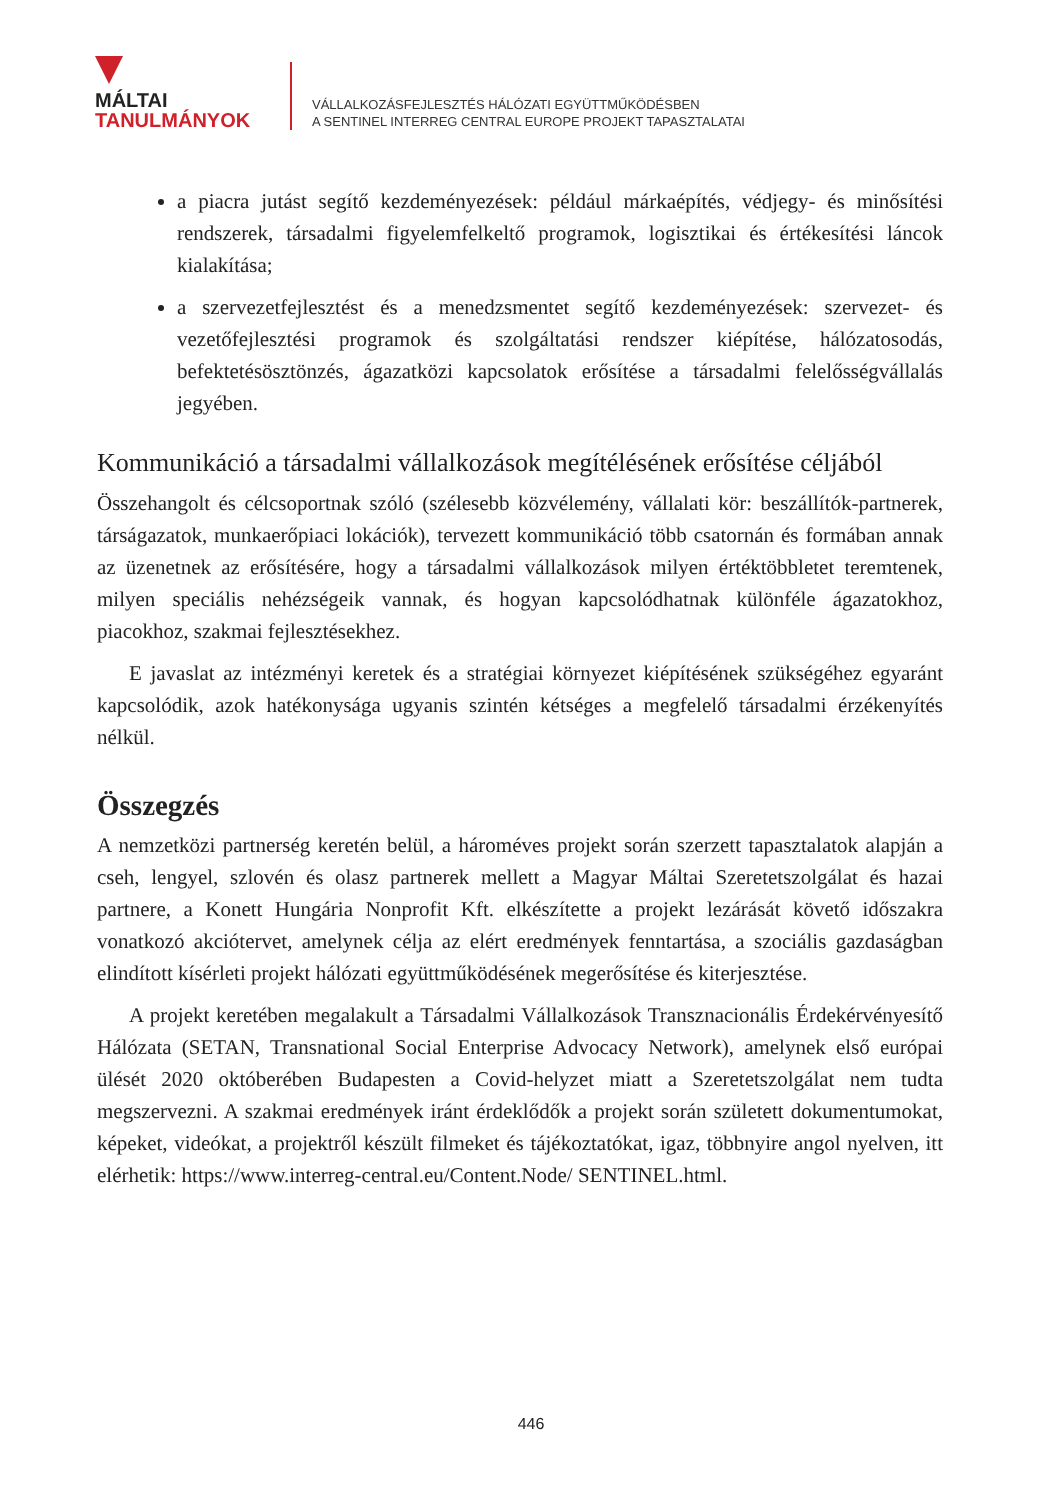MÁLTAI
TANULMÁNYOK
VÁLLALKOZÁSFEJLESZTÉS HÁLÓZATI EGYÜTTMŰKÖDÉSBEN
A SENTINEL INTERREG CENTRAL EUROPE PROJEKT TAPASZTALATAI
a piacra jutást segítő kezdeményezések: például márkaépítés, védjegy- és minősítési rendszerek, társadalmi figyelemfelkeltő programok, logisztikai és értékesítési láncok kialakítása;
a szervezetfejlesztést és a menedzsmentet segítő kezdeményezések: szervezet- és vezetőfejlesztési programok és szolgáltatási rendszer kiépítése, hálózatosodás, befektetésösztönzés, ágazatközi kapcsolatok erősítése a társadalmi felelősségvállalás jegyében.
Kommunikáció a társadalmi vállalkozások megítélésének erősítése céljából
Összehangolt és célcsoportnak szóló (szélesebb közvélemény, vállalati kör: beszállítók-partnerek, társágazatok, munkaerőpiaci lokációk), tervezett kommunikáció több csatornán és formában annak az üzenetnek az erősítésére, hogy a társadalmi vállalkozások milyen értéktöbbletet teremtenek, milyen speciális nehézségeik vannak, és hogyan kapcsolódhatnak különféle ágazatokhoz, piacokhoz, szakmai fejlesztésekhez.
E javaslat az intézményi keretek és a stratégiai környezet kiépítésének szükségéhez egyaránt kapcsolódik, azok hatékonysága ugyanis szintén kétséges a megfelelő társadalmi érzékenyítés nélkül.
Összegzés
A nemzetközi partnerség keretén belül, a hároméves projekt során szerzett tapasztalatok alapján a cseh, lengyel, szlovén és olasz partnerek mellett a Magyar Máltai Szeretetszolgálat és hazai partnere, a Konett Hungária Nonprofit Kft. elkészítette a projekt lezárását követő időszakra vonatkozó akciótervet, amelynek célja az elért eredmények fenntartása, a szociális gazdaságban elindított kísérleti projekt hálózati együttműködésének megerősítése és kiterjesztése.
A projekt keretében megalakult a Társadalmi Vállalkozások Transznacionális Érdekérvényesítő Hálózata (SETAN, Transnational Social Enterprise Advocacy Network), amelynek első európai ülését 2020 októberében Budapesten a Covid-helyzet miatt a Szeretetszolgálat nem tudta megszervezni. A szakmai eredmények iránt érdeklődők a projekt során született dokumentumokat, képeket, videókat, a projektről készült filmeket és tájékoztatókat, igaz, többnyire angol nyelven, itt elérhetik: https://www.interreg-central.eu/Content.Node/ SENTINEL.html.
446